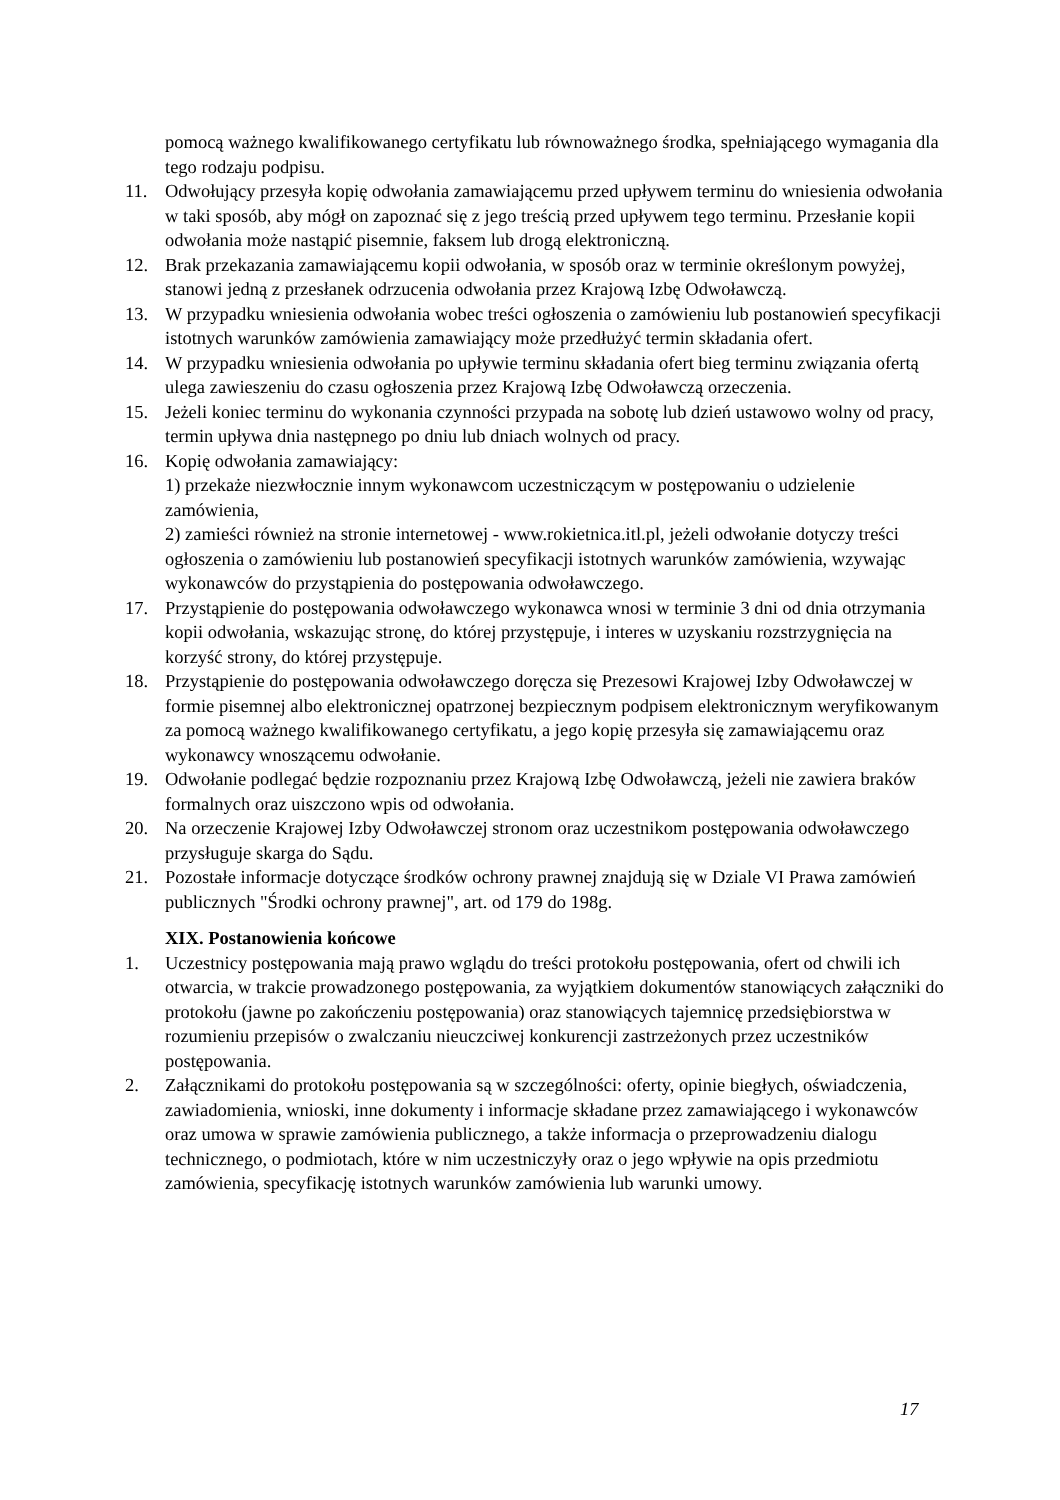pomocą ważnego kwalifikowanego certyfikatu lub równoważnego środka, spełniającego wymagania dla tego rodzaju podpisu.
11. Odwołujący przesyła kopię odwołania zamawiającemu przed upływem terminu do wniesienia odwołania w taki sposób, aby mógł on zapoznać się z jego treścią przed upływem tego terminu. Przesłanie kopii odwołania może nastąpić pisemnie, faksem lub drogą elektroniczną.
12. Brak przekazania zamawiającemu kopii odwołania, w sposób oraz w terminie określonym powyżej, stanowi jedną z przesłanek odrzucenia odwołania przez Krajową Izbę Odwoławczą.
13. W przypadku wniesienia odwołania wobec treści ogłoszenia o zamówieniu lub postanowień specyfikacji istotnych warunków zamówienia zamawiający może przedłużyć termin składania ofert.
14. W przypadku wniesienia odwołania po upływie terminu składania ofert bieg terminu związania ofertą ulega zawieszeniu do czasu ogłoszenia przez Krajową Izbę Odwoławczą orzeczenia.
15. Jeżeli koniec terminu do wykonania czynności przypada na sobotę lub dzień ustawowo wolny od pracy, termin upływa dnia następnego po dniu lub dniach wolnych od pracy.
16. Kopię odwołania zamawiający:
1) przekaże niezwłocznie innym wykonawcom uczestniczącym w postępowaniu o udzielenie zamówienia,
2) zamieści również na stronie internetowej - www.rokietnica.itl.pl, jeżeli odwołanie dotyczy treści ogłoszenia o zamówieniu lub postanowień specyfikacji istotnych warunków zamówienia, wzywając wykonawców do przystąpienia do postępowania odwoławczego.
17. Przystąpienie do postępowania odwoławczego wykonawca wnosi w terminie 3 dni od dnia otrzymania kopii odwołania, wskazując stronę, do której przystępuje, i interes w uzyskaniu rozstrzygnięcia na korzyść strony, do której przystępuje.
18. Przystąpienie do postępowania odwoławczego doręcza się Prezesowi Krajowej Izby Odwoławczej w formie pisemnej albo elektronicznej opatrzonej bezpiecznym podpisem elektronicznym weryfikowanym za pomocą ważnego kwalifikowanego certyfikatu, a jego kopię przesyła się zamawiającemu oraz wykonawcy wnoszącemu odwołanie.
19. Odwołanie podlegać będzie rozpoznaniu przez Krajową Izbę Odwoławczą, jeżeli nie zawiera braków formalnych oraz uiszczono wpis od odwołania.
20. Na orzeczenie Krajowej Izby Odwoławczej stronom oraz uczestnikom postępowania odwoławczego przysługuje skarga do Sądu.
21. Pozostałe informacje dotyczące środków ochrony prawnej znajdują się w Dziale VI Prawa zamówień publicznych "Środki ochrony prawnej", art. od 179 do 198g.
XIX. Postanowienia końcowe
1. Uczestnicy postępowania mają prawo wglądu do treści protokołu postępowania, ofert od chwili ich otwarcia, w trakcie prowadzonego postępowania, za wyjątkiem dokumentów stanowiących załączniki do protokołu (jawne po zakończeniu postępowania) oraz stanowiących tajemnicę przedsiębiorstwa w rozumieniu przepisów o zwalczaniu nieuczciwej konkurencji zastrzeżonych przez uczestników postępowania.
2. Załącznikami do protokołu postępowania są w szczególności: oferty, opinie biegłych, oświadczenia, zawiadomienia, wnioski, inne dokumenty i informacje składane przez zamawiającego i wykonawców oraz umowa w sprawie zamówienia publicznego, a także informacja o przeprowadzeniu dialogu technicznego, o podmiotach, które w nim uczestniczyły oraz o jego wpływie na opis przedmiotu zamówienia, specyfikację istotnych warunków zamówienia lub warunki umowy.
17